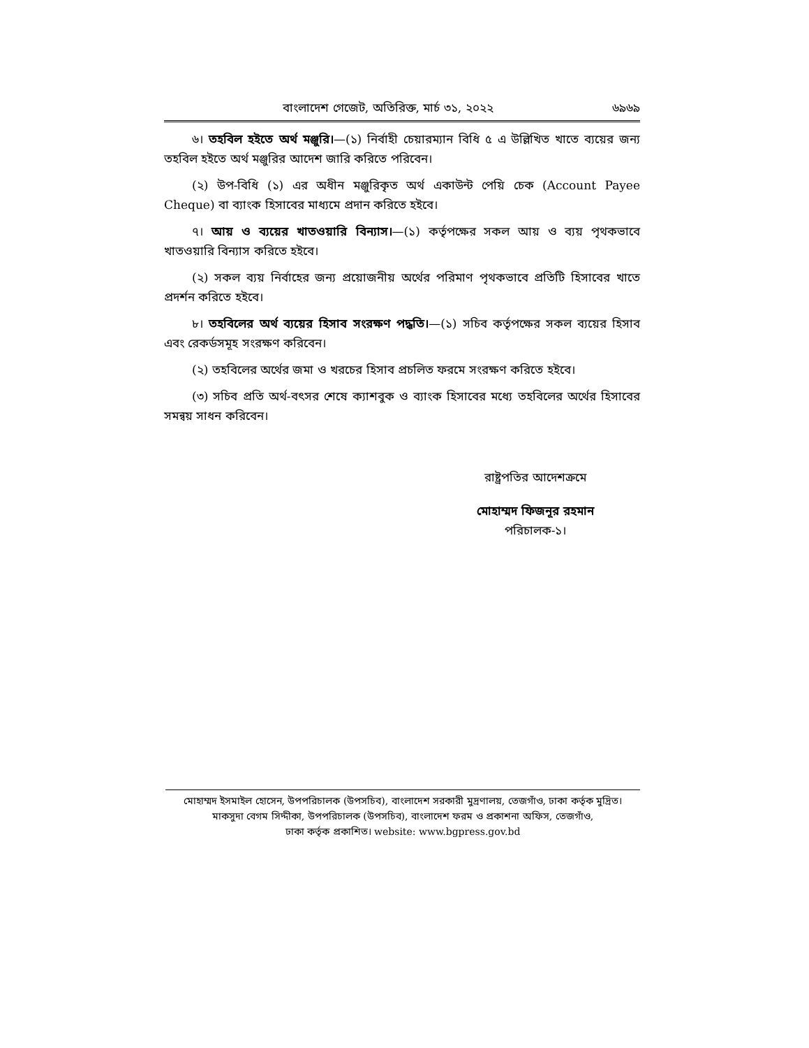বাংলাদেশ গেজেট, অতিরিক্ত, মার্চ ৩১, ২০২২ ৬৯৬৯
৬। তহবিল হইতে অর্থ মঞ্জুরি।—(১) নির্বাহী চেয়ারম্যান বিধি ৫ এ উল্লিখিত খাতে ব্যয়ের জন্য তহবিল হইতে অর্থ মঞ্জুরির আদেশ জারি করিতে পরিবেন।
(২) উপ-বিধি (১) এর অধীন মঞ্জুরিকৃত অর্থ একাউন্ট পেয়ি চেক (Account Payee Cheque) বা ব্যাংক হিসাবের মাধ্যমে প্রদান করিতে হইবে।
৭। আয় ও ব্যয়ের খাতওয়ারি বিন্যাস।—(১) কর্তৃপক্ষের সকল আয় ও ব্যয় পৃথকভাবে খাতওয়ারি বিন্যাস করিতে হইবে।
(২) সকল ব্যয় নির্বাহের জন্য প্রয়োজনীয় অর্থের পরিমাণ পৃথকভাবে প্রতিটি হিসাবের খাতে প্রদর্শন করিতে হইবে।
৮। তহবিলের অর্থ ব্যয়ের হিসাব সংরক্ষণ পদ্ধতি।—(১) সচিব কর্তৃপক্ষের সকল ব্যয়ের হিসাব এবং রেকর্ডসমূহ সংরক্ষণ করিবেন।
(২) তহবিলের অর্থের জমা ও খরচের হিসাব প্রচলিত ফরমে সংরক্ষণ করিতে হইবে।
(৩) সচিব প্রতি অর্থ-বৎসর শেষে ক্যাশবুক ও ব্যাংক হিসাবের মধ্যে তহবিলের অর্থের হিসাবের সমন্বয় সাধন করিবেন।
রাষ্ট্রপতির আদেশক্রমে
মোহাম্মদ ফিজনূর রহমান
পরিচালক-১।
মোহাম্মদ ইসমাইল হোসেন, উপপরিচালক (উপসচিব), বাংলাদেশ সরকারী মুদ্রণালয়, তেজগাঁও, ঢাকা কর্তৃক মুদ্রিত।
মাকসুদা বেগম সিদ্দীকা, উপপরিচালক (উপসচিব), বাংলাদেশ ফরম ও প্রকাশনা অফিস, তেজগাঁও,
ঢাকা কর্তৃক প্রকাশিত। website: www.bgpress.gov.bd